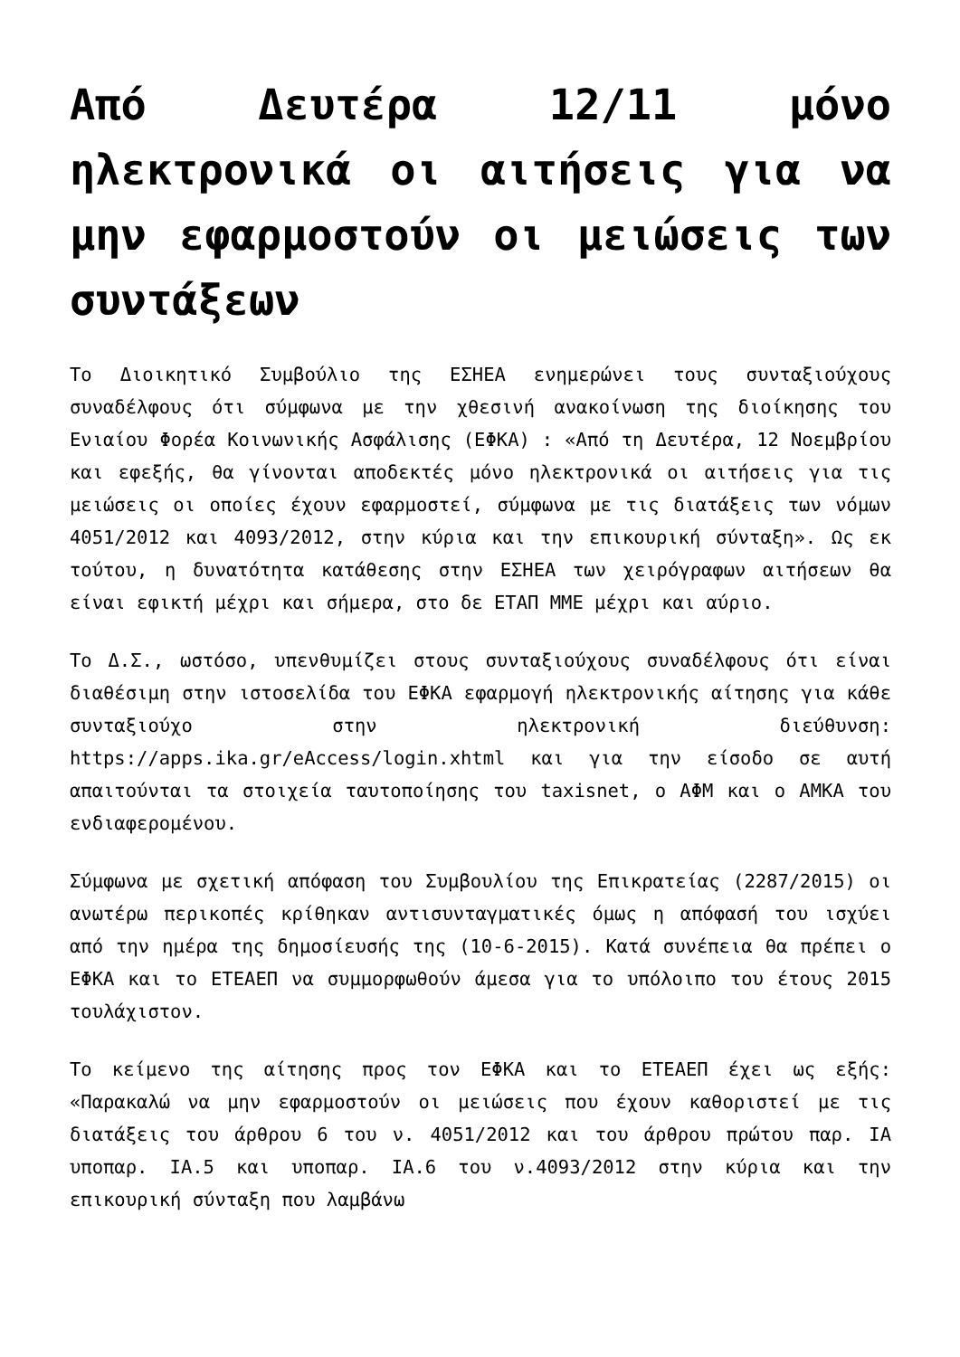Από Δευτέρα 12/11 μόνο ηλεκτρονικά οι αιτήσεις για να μην εφαρμοστούν οι μειώσεις των συντάξεων
Το Διοικητικό Συμβούλιο της ΕΣΗΕΑ ενημερώνει τους συνταξιούχους συναδέλφους ότι σύμφωνα με την χθεσινή ανακοίνωση της διοίκησης του Ενιαίου Φορέα Κοινωνικής Ασφάλισης (ΕΦΚΑ) : «Από τη Δευτέρα, 12 Νοεμβρίου και εφεξής, θα γίνονται αποδεκτές μόνο ηλεκτρονικά οι αιτήσεις για τις μειώσεις οι οποίες έχουν εφαρμοστεί, σύμφωνα με τις διατάξεις των νόμων 4051/2012 και 4093/2012, στην κύρια και την επικουρική σύνταξη». Ως εκ τούτου, η δυνατότητα κατάθεσης στην ΕΣΗΕΑ των χειρόγραφων αιτήσεων θα είναι εφικτή μέχρι και σήμερα, στο δε ΕΤΑΠ ΜΜΕ μέχρι και αύριο.
Το Δ.Σ., ωστόσο, υπενθυμίζει στους συνταξιούχους συναδέλφους ότι είναι διαθέσιμη στην ιστοσελίδα του ΕΦΚΑ εφαρμογή ηλεκτρονικής αίτησης για κάθε συνταξιούχο στην ηλεκτρονική διεύθυνση: https://apps.ika.gr/eAccess/login.xhtml και για την είσοδο σε αυτή απαιτούνται τα στοιχεία ταυτοποίησης του taxisnet, ο ΑΦΜ και ο ΑΜΚΑ του ενδιαφερομένου.
Σύμφωνα με σχετική απόφαση του Συμβουλίου της Επικρατείας (2287/2015) οι ανωτέρω περικοπές κρίθηκαν αντισυνταγματικές όμως η απόφασή του ισχύει από την ημέρα της δημοσίευσής της (10-6-2015). Κατά συνέπεια θα πρέπει ο ΕΦΚΑ και το ΕΤΕΑΕΠ να συμμορφωθούν άμεσα για το υπόλοιπο του έτους 2015 τουλάχιστον.
Το κείμενο της αίτησης προς τον ΕΦΚΑ και το ΕΤΕΑΕΠ έχει ως εξής: «Παρακαλώ να μην εφαρμοστούν οι μειώσεις που έχουν καθοριστεί με τις διατάξεις του άρθρου 6 του ν. 4051/2012 και του άρθρου πρώτου παρ. ΙΑ υποπαρ. ΙΑ.5 και υποπαρ. ΙΑ.6 του ν.4093/2012 στην κύρια και την επικουρική σύνταξη που λαμβάνω